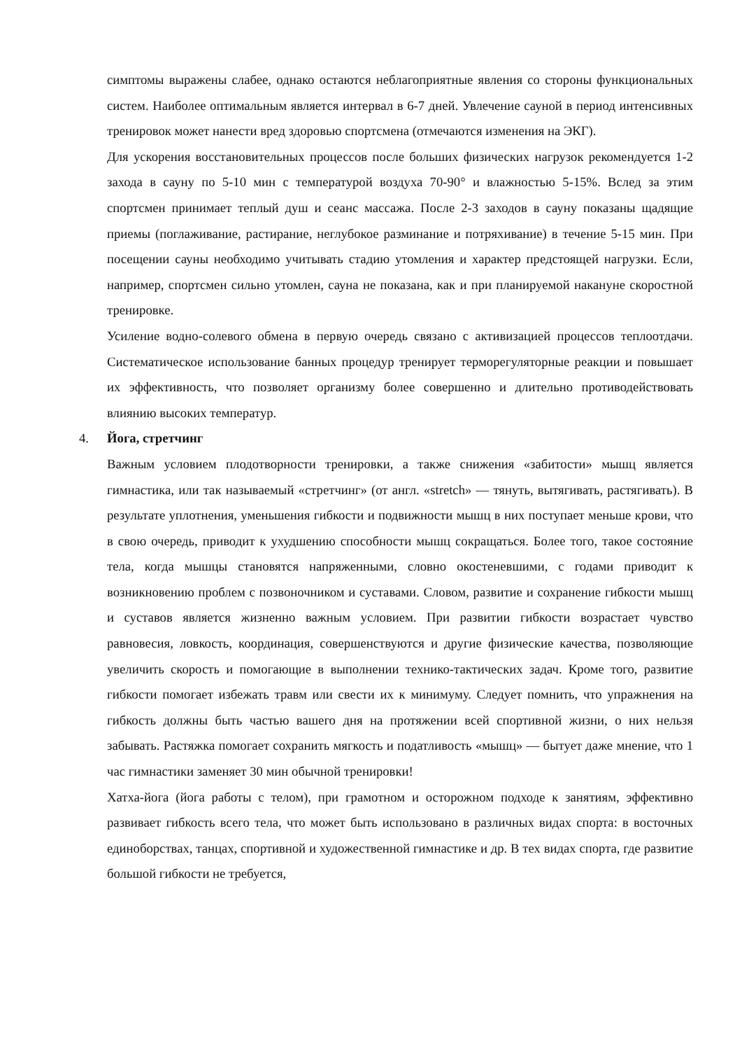симптомы выражены слабее, однако остаются неблагоприятные явления со стороны функциональных систем. Наиболее оптимальным является интервал в 6-7 дней. Увлечение сауной в период интенсивных тренировок может нанести вред здоровью спортсмена (отмечаются изменения на ЭКГ).
Для ускорения восстановительных процессов после больших физических нагрузок рекомендуется 1-2 захода в сауну по 5-10 мин с температурой воздуха 70-90° и влажностью 5-15%. Вслед за этим спортсмен принимает теплый душ и сеанс массажа. После 2-3 заходов в сауну показаны щадящие приемы (поглаживание, растирание, неглубокое разминание и потряхивание) в течение 5-15 мин. При посещении сауны необходимо учитывать стадию утомления и характер предстоящей нагрузки. Если, например, спортсмен сильно утомлен, сауна не показана, как и при планируемой накануне скоростной тренировке.
Усиление водно-солевого обмена в первую очередь связано с активизацией процессов теплоотдачи. Систематическое использование банных процедур тренирует терморегуляторные реакции и повышает их эффективность, что позволяет организму более совершенно и длительно противодействовать влиянию высоких температур.
4. Йога, стретчинг
Важным условием плодотворности тренировки, а также снижения «забитости» мышц является гимнастика, или так называемый «стретчинг» (от англ. «stretch» — тянуть, вытягивать, растягивать). В результате уплотнения, уменьшения гибкости и подвижности мышц в них поступает меньше крови, что в свою очередь, приводит к ухудшению способности мышц сокращаться. Более того, такое состояние тела, когда мышцы становятся напряженными, словно окостеневшими, с годами приводит к возникновению проблем с позвоночником и суставами. Словом, развитие и сохранение гибкости мышц и суставов является жизненно важным условием. При развитии гибкости возрастает чувство равновесия, ловкость, координация, совершенствуются и другие физические качества, позволяющие увеличить скорость и помогающие в выполнении технико-тактических задач. Кроме того, развитие гибкости помогает избежать травм или свести их к минимуму. Следует помнить, что упражнения на гибкость должны быть частью вашего дня на протяжении всей спортивной жизни, о них нельзя забывать. Растяжка помогает сохранить мягкость и податливость «мышц» — бытует даже мнение, что 1 час гимнастики заменяет 30 мин обычной тренировки!
Хатха-йога (йога работы с телом), при грамотном и осторожном подходе к занятиям, эффективно развивает гибкость всего тела, что может быть использовано в различных видах спорта: в восточных единоборствах, танцах, спортивной и художественной гимнастике и др. В тех видах спорта, где развитие большой гибкости не требуется,